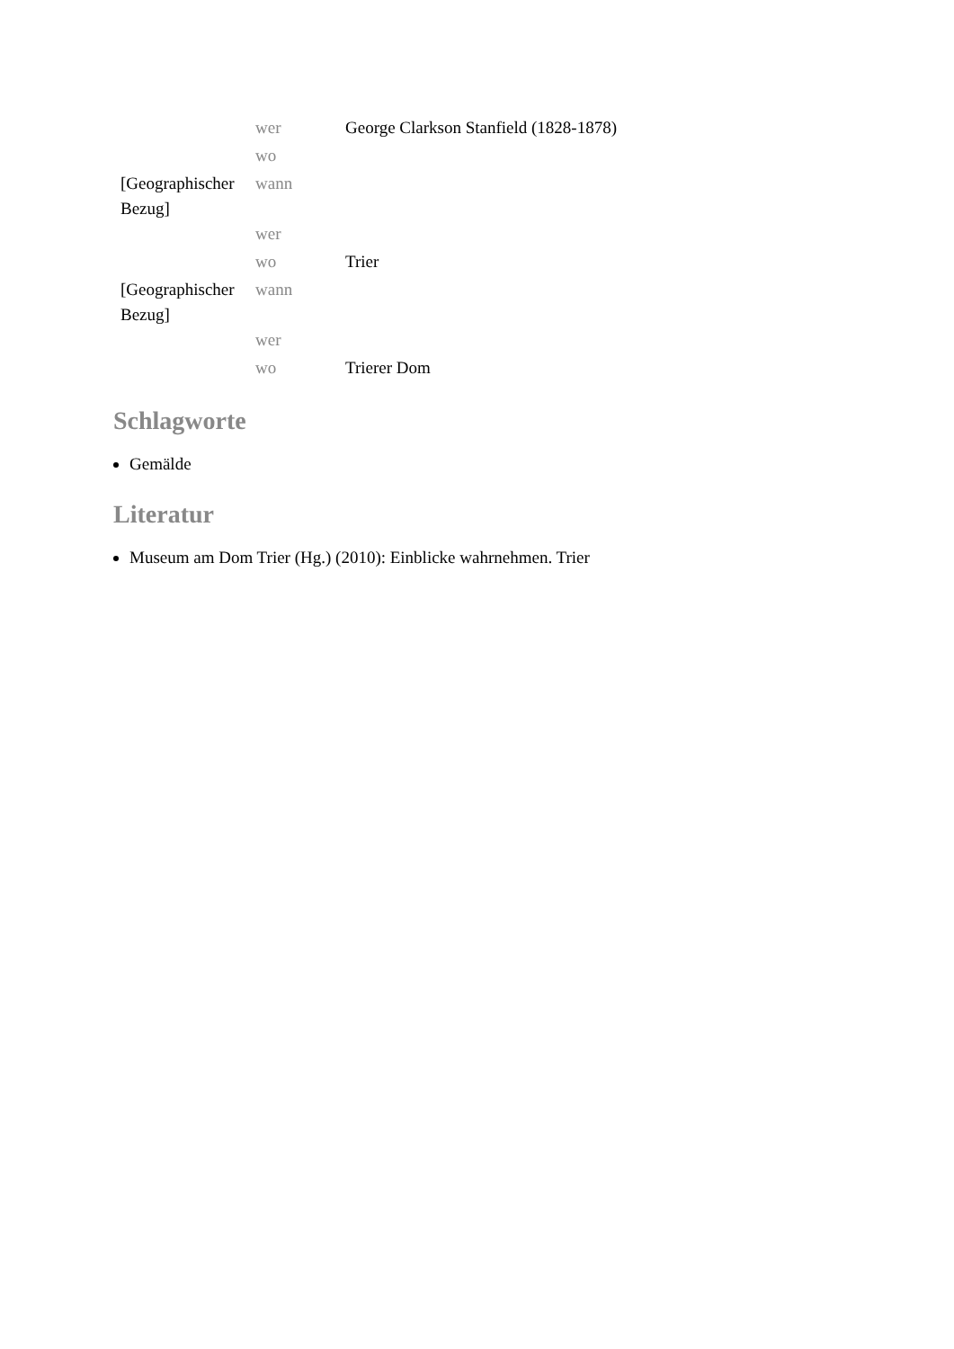| | wer | George Clarkson Stanfield (1828-1878) |
| | wo | |
| [Geographischer Bezug] | wann | |
| | wer | |
| | wo | Trier |
| [Geographischer Bezug] | wann | |
| | wer | |
| | wo | Trierer Dom |
Schlagworte
Gemälde
Literatur
Museum am Dom Trier (Hg.) (2010): Einblicke wahrnehmen. Trier